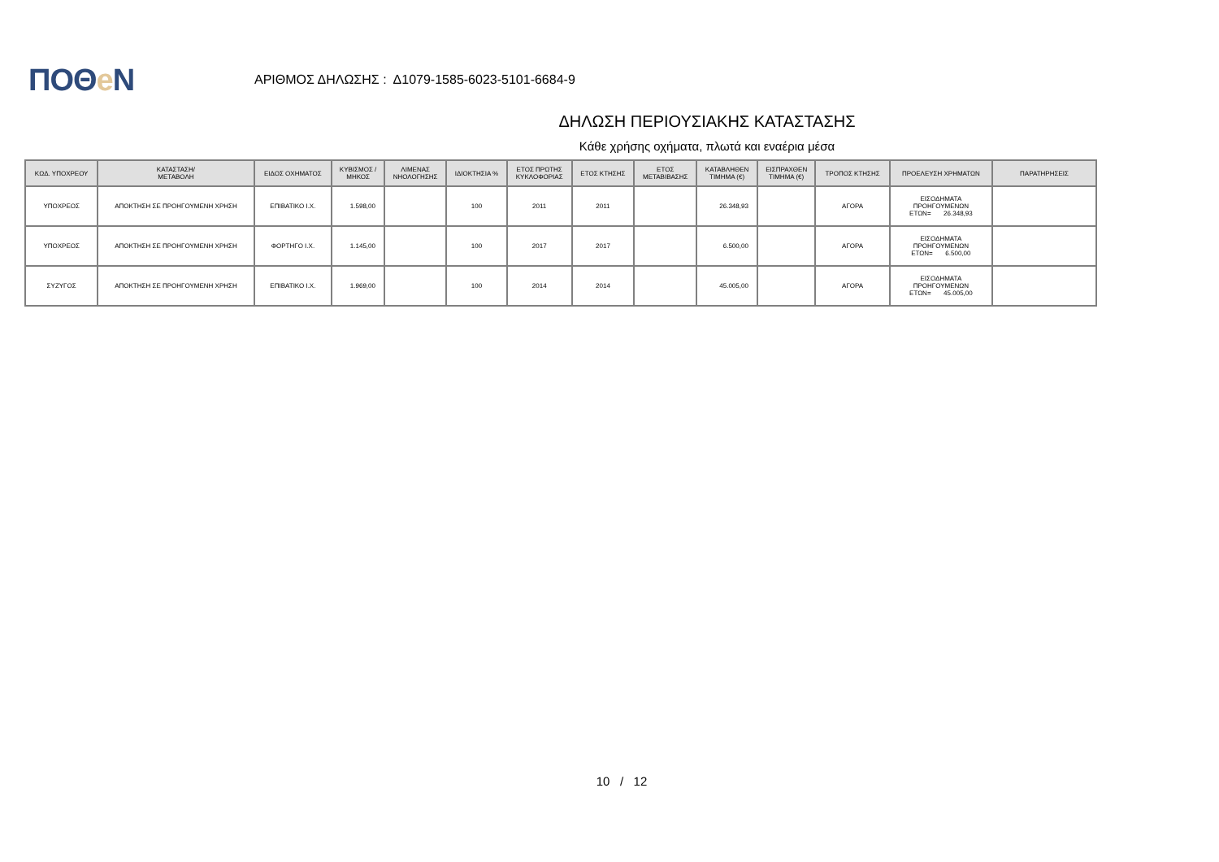ΠΟΘe Ν
ΑΡΙΘΜΟΣ ΔΗΛΩΣΗΣ : Δ1079-1585-6023-5101-6684-9
ΔΗΛΩΣΗ ΠΕΡΙΟΥΣΙΑΚΗΣ ΚΑΤΑΣΤΑΣΗΣ
Κάθε χρήσης οχήματα, πλωτά και εναέρια μέσα
| ΚΩΔ. ΥΠΟΧΡΕΟΥ | ΚΑΤΑΣΤΑΣΗ/ ΜΕΤΑΒΟΛΗ | ΕΙΔΟΣ ΟΧΗΜΑΤΟΣ | ΚΥΒΙΣΜΟΣ / ΜΗΚΟΣ | ΛΙΜΕΝΑΣ ΝΗΟΛΟΓΗΣΗΣ | ΙΔΙΟΚΤΗΣΙΑ % | ΕΤΟΣ ΠΡΩΤΗΣ ΚΥΚΛΟΦΟΡΙΑΣ | ΕΤΟΣ ΚΤΗΣΗΣ | ΕΤΟΣ ΜΕΤΑΒΙΒΑΣΗΣ | ΚΑΤΑΒΛΗΘΕΝ ΤΙΜΗΜΑ (€) | ΕΙΣΠΡΑΧΘΕΝ ΤΙΜΗΜΑ (€) | ΤΡΟΠΟΣ ΚΤΗΣΗΣ | ΠΡΟΕΛΕΥΣΗ ΧΡΗΜΑΤΩΝ | ΠΑΡΑΤΗΡΗΣΕΙΣ |
| --- | --- | --- | --- | --- | --- | --- | --- | --- | --- | --- | --- | --- | --- |
| ΥΠΟΧΡΕΟΣ | ΑΠΟΚΤΗΣΗ ΣΕ ΠΡΟΗΓΟΥΜΕΝΗ ΧΡΗΣΗ | ΕΠΙΒΑΤΙΚΟ Ι.Χ. | 1.598,00 | | 100 | 2011 | 2011 | | 26.348,93 | | ΑΓΟΡΑ | ΕΙΣΟΔΗΜΑΤΑ ΠΡΟΗΓΟΥΜΕΝΩΝ ΕΤΩΝ= 26.348,93 | |
| ΥΠΟΧΡΕΟΣ | ΑΠΟΚΤΗΣΗ ΣΕ ΠΡΟΗΓΟΥΜΕΝΗ ΧΡΗΣΗ | ΦΟΡΤΗΓΟ Ι.Χ. | 1.145,00 | | 100 | 2017 | 2017 | | 6.500,00 | | ΑΓΟΡΑ | ΕΙΣΟΔΗΜΑΤΑ ΠΡΟΗΓΟΥΜΕΝΩΝ ΕΤΩΝ= 6.500,00 | |
| ΣΥΖΥΓΟΣ | ΑΠΟΚΤΗΣΗ ΣΕ ΠΡΟΗΓΟΥΜΕΝΗ ΧΡΗΣΗ | ΕΠΙΒΑΤΙΚΟ Ι.Χ. | 1.969,00 | | 100 | 2014 | 2014 | | 45.005,00 | | ΑΓΟΡΑ | ΕΙΣΟΔΗΜΑΤΑ ΠΡΟΗΓΟΥΜΕΝΩΝ ΕΤΩΝ= 45.005,00 | |
10 / 12